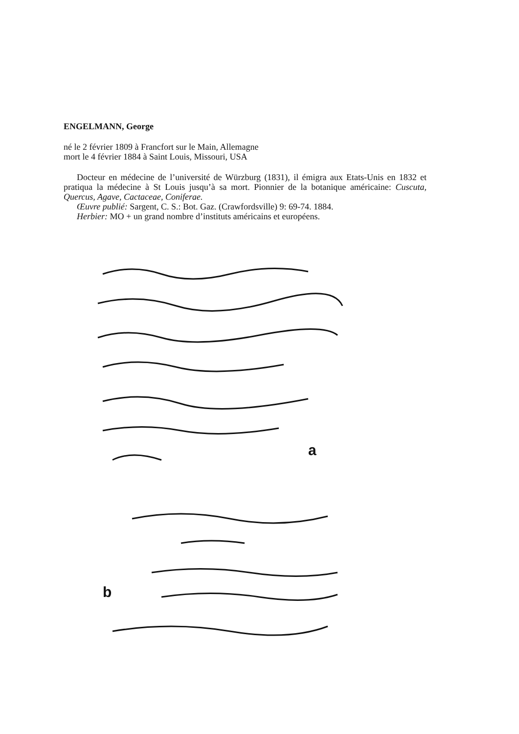ENGELMANN, George
né le 2 février 1809 à Francfort sur le Main, Allemagne
mort le 4 février 1884 à Saint Louis, Missouri, USA
Docteur en médecine de l’université de Würzburg (1831), il émigra aux Etats-Unis en 1832 et pratiqua la médecine à St Louis jusqu’à sa mort. Pionnier de la botanique américaine: Cuscuta, Quercus, Agave, Cactaceae, Coniferae.
Œuvre publié: Sargent, C. S.: Bot. Gaz. (Crawfordsville) 9: 69-74. 1884.
Herbier: MO + un grand nombre d’instituts américains et européens.
a
b